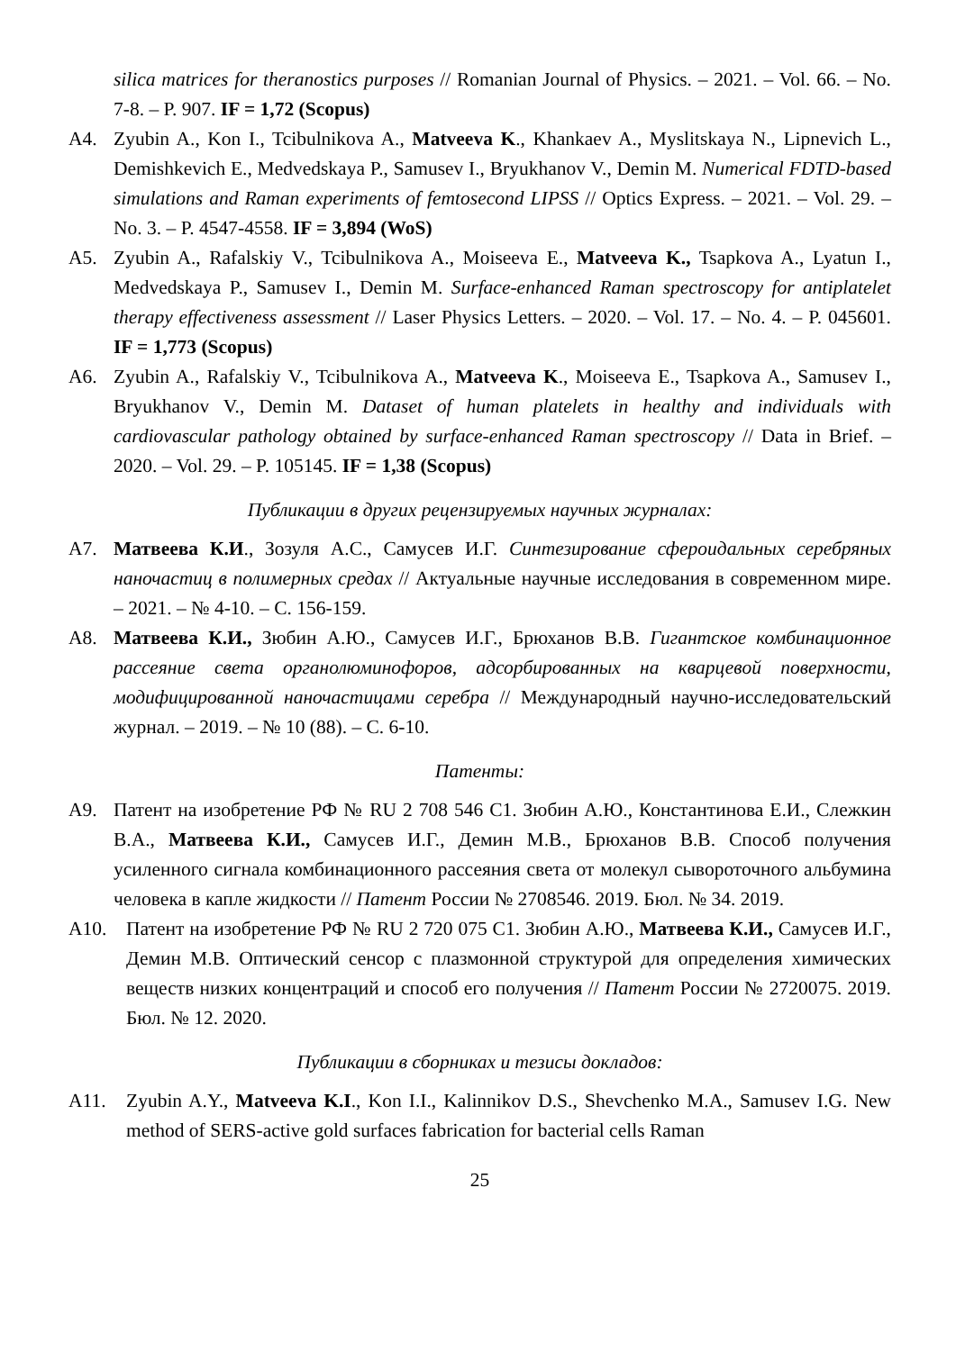silica matrices for theranostics purposes // Romanian Journal of Physics. – 2021. – Vol. 66. – No. 7-8. – P. 907. IF = 1,72 (Scopus)
A4. Zyubin A., Kon I., Tcibulnikova A., Matveeva K., Khankaev A., Myslitskaya N., Lipnevich L., Demishkevich E., Medvedskaya P., Samusev I., Bryukhanov V., Demin M. Numerical FDTD-based simulations and Raman experiments of femtosecond LIPSS // Optics Express. – 2021. – Vol. 29. – No. 3. – P. 4547-4558. IF = 3,894 (WoS)
A5. Zyubin A., Rafalskiy V., Tcibulnikova A., Moiseeva E., Matveeva K., Tsapkova A., Lyatun I., Medvedskaya P., Samusev I., Demin M. Surface-enhanced Raman spectroscopy for antiplatelet therapy effectiveness assessment // Laser Physics Letters. – 2020. – Vol. 17. – No. 4. – P. 045601. IF = 1,773 (Scopus)
A6. Zyubin A., Rafalskiy V., Tcibulnikova A., Matveeva K., Moiseeva E., Tsapkova A., Samusev I., Bryukhanov V., Demin M. Dataset of human platelets in healthy and individuals with cardiovascular pathology obtained by surface-enhanced Raman spectroscopy // Data in Brief. – 2020. – Vol. 29. – P. 105145. IF = 1,38 (Scopus)
Публикации в других рецензируемых научных журналах:
А7. Матвеева К.И., Зозуля А.С., Самусев И.Г. Синтезирование сфероидальных серебряных наночастиц в полимерных средах // Актуальные научные исследования в современном мире. – 2021. – № 4-10. – С. 156-159.
А8. Матвеева К.И., Зюбин А.Ю., Самусев И.Г., Брюханов В.В. Гигантское комбинационное рассеяние света органолюминофоров, адсорбированных на кварцевой поверхности, модифицированной наночастицами серебра // Международный научно-исследовательский журнал. – 2019. – № 10 (88). – С. 6-10.
Патенты:
А9. Патент на изобретение РФ № RU 2 708 546 C1. Зюбин А.Ю., Константинова Е.И., Слежкин В.А., Матвеева К.И., Самусев И.Г., Демин М.В., Брюханов В.В. Способ получения усиленного сигнала комбинационного рассеяния света от молекул сывороточного альбумина человека в капле жидкости // Патент России № 2708546. 2019. Бюл. № 34. 2019.
А10. Патент на изобретение РФ № RU 2 720 075 C1. Зюбин А.Ю., Матвеева К.И., Самусев И.Г., Демин М.В. Оптический сенсор с плазмонной структурой для определения химических веществ низких концентраций и способ его получения // Патент России № 2720075. 2019. Бюл. № 12. 2020.
Публикации в сборниках и тезисы докладов:
А11. Zyubin A.Y., Matveeva K.I., Kon I.I., Kalinnikov D.S., Shevchenko M.A., Samusev I.G. New method of SERS-active gold surfaces fabrication for bacterial cells Raman
25